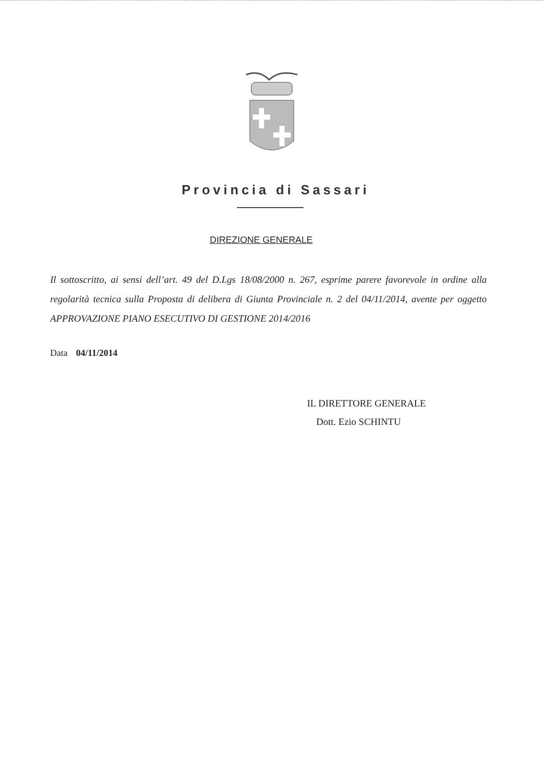Provincia di Sassari
DIREZIONE GENERALE
Il sottoscritto, ai sensi dell’art. 49 del D.Lgs 18/08/2000 n. 267, esprime parere favorevole in ordine alla regolarità tecnica sulla Proposta di delibera di Giunta Provinciale n. 2 del 04/11/2014, avente per oggetto APPROVAZIONE PIANO ESECUTIVO DI GESTIONE 2014/2016
Data 04/11/2014
IL DIRETTORE GENERALE
Dott. Ezio SCHINTU